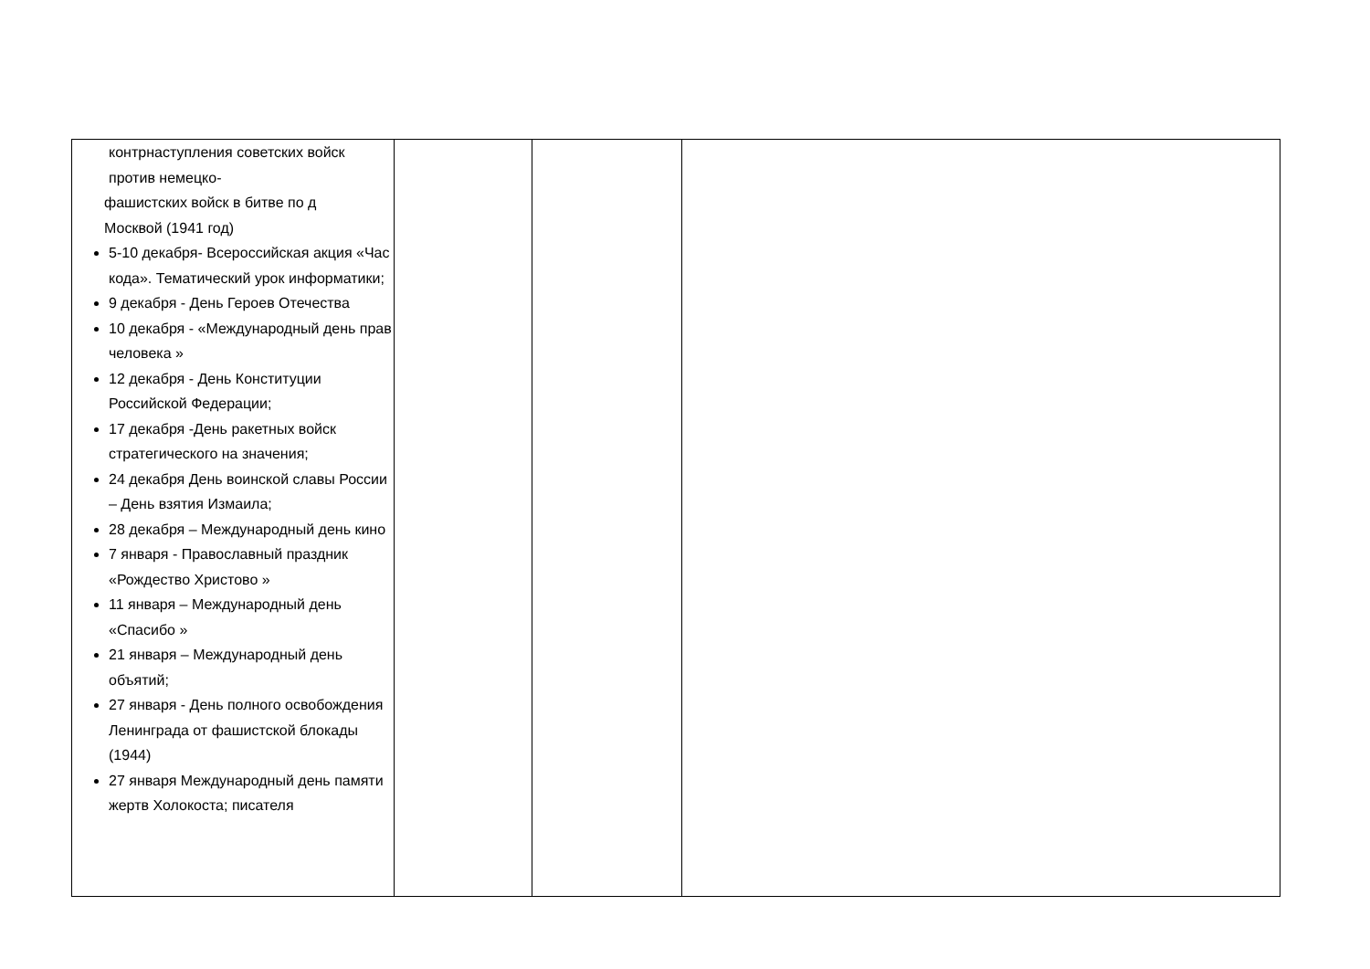| контрнаступления советских войск против немецко- фашистских войск в битве по д Москвой (1941 год) 5-10 декабря- Всероссийская акция «Час кода». Тематический урок информатики; 9 декабря - День Героев Отечества 10 декабря - «Международный день прав человека » 12 декабря - День Конституции Российской Федерации; 17 декабря -День ракетных войск стратегического на значения; 24 декабря День воинской славы России – День взятия Измаила; 28 декабря – Международный день кино 7 января - Православный праздник «Рождество Христово » 11 января – Международный день «Спасибо » 21 января – Международный день объятий; 27 января - День полного освобождения Ленинграда от фашистской блокады (1944) 27 января Международный день памяти жертв Холокоста; писателя | | | |